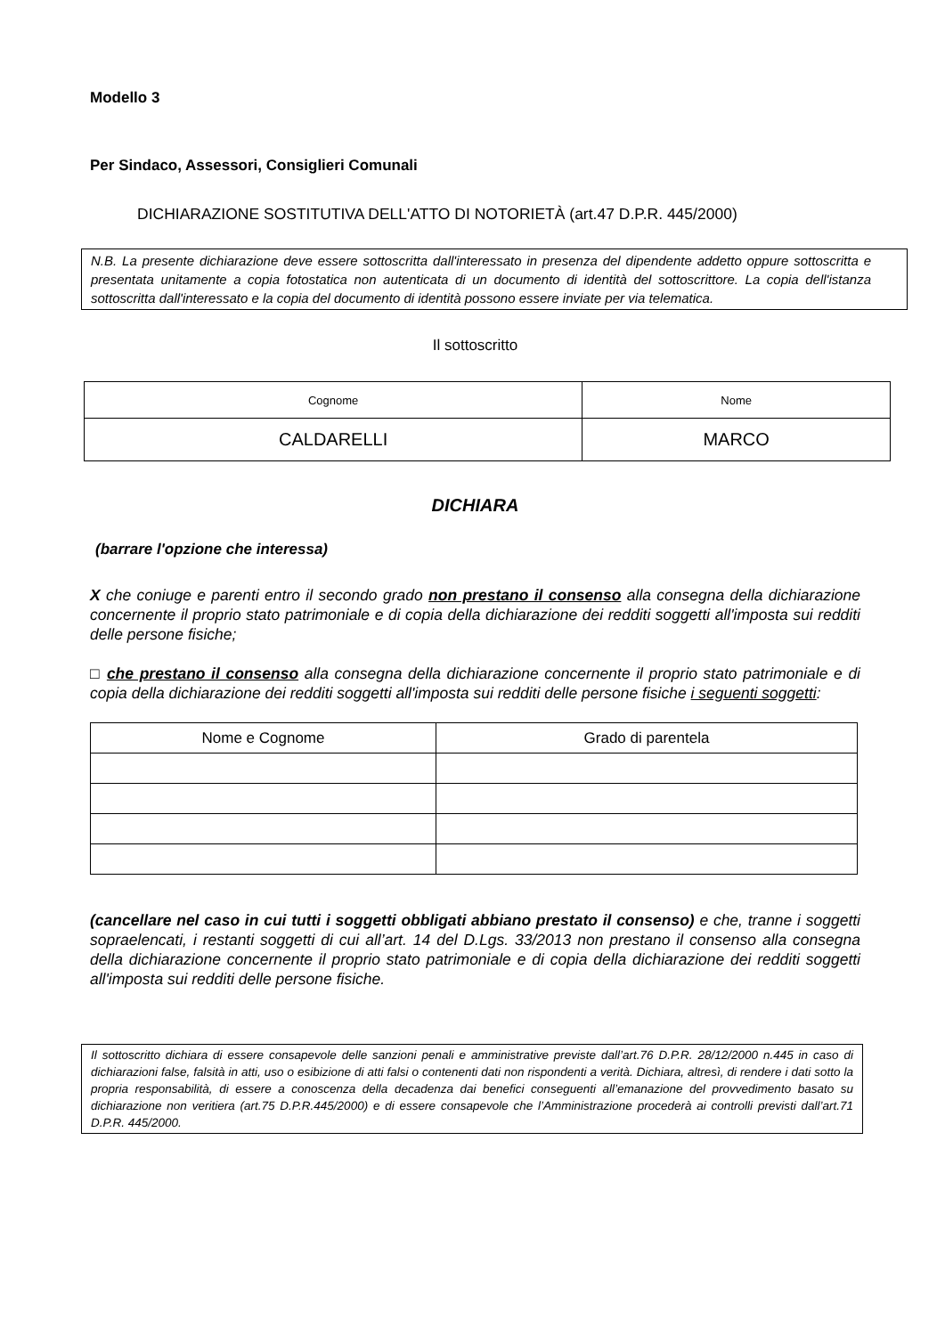Modello 3
Per Sindaco, Assessori, Consiglieri Comunali
DICHIARAZIONE SOSTITUTIVA DELL'ATTO DI NOTORIETÀ (art.47 D.P.R. 445/2000)
N.B. La presente dichiarazione deve essere sottoscritta dall'interessato in presenza del dipendente addetto oppure sottoscritta e presentata unitamente a copia fotostatica non autenticata di un documento di identità del sottoscrittore. La copia dell'istanza sottoscritta dall'interessato e la copia del documento di identità possono essere inviate per via telematica.
Il sottoscritto
| Cognome | Nome |
| CALDARELLI | MARCO |
DICHIARA
(barrare l'opzione che interessa)
X che coniuge e parenti entro il secondo grado non prestano il consenso alla consegna della dichiarazione concernente il proprio stato patrimoniale e di copia della dichiarazione dei redditi soggetti all'imposta sui redditi delle persone fisiche;
□ che prestano il consenso alla consegna della dichiarazione concernente il proprio stato patrimoniale e di copia della dichiarazione dei redditi soggetti all'imposta sui redditi delle persone fisiche i seguenti soggetti:
| Nome e Cognome | Grado di parentela |
| --- | --- |
(cancellare nel caso in cui tutti i soggetti obbligati abbiano prestato il consenso) e che, tranne i soggetti sopraelencati, i restanti soggetti di cui all’art. 14 del D.Lgs. 33/2013 non prestano il consenso alla consegna della dichiarazione concernente il proprio stato patrimoniale e di copia della dichiarazione dei redditi soggetti all'imposta sui redditi delle persone fisiche.
Il sottoscritto dichiara di essere consapevole delle sanzioni penali e amministrative previste dall’art.76 D.P.R. 28/12/2000 n.445 in caso di dichiarazioni false, falsità in atti, uso o esibizione di atti falsi o contenenti dati non rispondenti a verità. Dichiara, altresì, di rendere i dati sotto la propria responsabilità, di essere a conoscenza della decadenza dai benefici conseguenti all’emanazione del provvedimento basato su dichiarazione non veritiera (art.75 D.P.R.445/2000) e di essere consapevole che l’Amministrazione procederà ai controlli previsti dall’art.71 D.P.R. 445/2000.